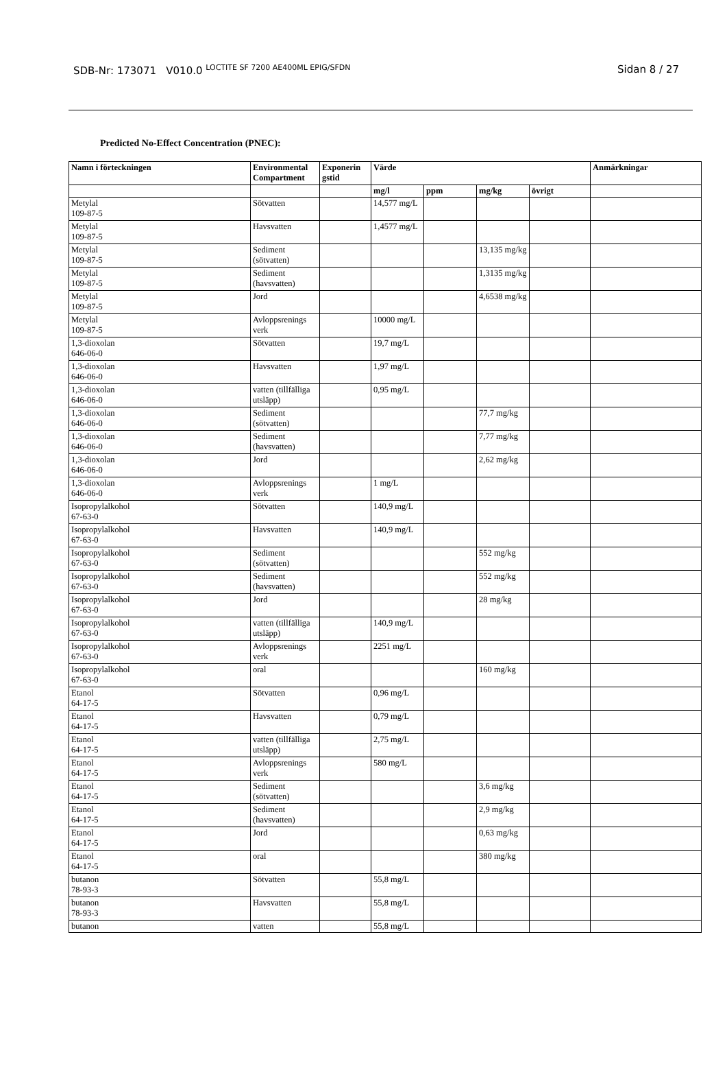SDB-Nr: 173071 V010.0 <sup>LOCTITE SF 7200 AE400ML EPIG/SFDN</sup> Sidan 8 / 27
Predicted No-Effect Concentration (PNEC):
| Namn i förteckningen | Environmental Compartment | Exponerin gstid | Värde | | | | Anmärkningar |
| --- | --- | --- | --- | --- | --- | --- | --- |
| | | | mg/l | ppm | mg/kg | övrigt | |
| Metylal 109-87-5 | Sötvatten | | 14,577 mg/L | | | | |
| Metylal 109-87-5 | Havsvatten | | 1,4577 mg/L | | | | |
| Metylal 109-87-5 | Sediment (sötvatten) | | | | 13,135 mg/kg | | |
| Metylal 109-87-5 | Sediment (havsvatten) | | | | 1,3135 mg/kg | | |
| Metylal 109-87-5 | Jord | | | | 4,6538 mg/kg | | |
| Metylal 109-87-5 | Avloppsrenings verk | | 10000 mg/L | | | | |
| 1,3-dioxolan 646-06-0 | Sötvatten | | 19,7 mg/L | | | | |
| 1,3-dioxolan 646-06-0 | Havsvatten | | 1,97 mg/L | | | | |
| 1,3-dioxolan 646-06-0 | vatten (tillfälliga utsläpp) | | 0,95 mg/L | | | | |
| 1,3-dioxolan 646-06-0 | Sediment (sötvatten) | | | | 77,7 mg/kg | | |
| 1,3-dioxolan 646-06-0 | Sediment (havsvatten) | | | | 7,77 mg/kg | | |
| 1,3-dioxolan 646-06-0 | Jord | | | | 2,62 mg/kg | | |
| 1,3-dioxolan 646-06-0 | Avloppsrenings verk | | 1 mg/L | | | | |
| Isopropylalkohol 67-63-0 | Sötvatten | | 140,9 mg/L | | | | |
| Isopropylalkohol 67-63-0 | Havsvatten | | 140,9 mg/L | | | | |
| Isopropylalkohol 67-63-0 | Sediment (sötvatten) | | | | 552 mg/kg | | |
| Isopropylalkohol 67-63-0 | Sediment (havsvatten) | | | | 552 mg/kg | | |
| Isopropylalkohol 67-63-0 | Jord | | | | 28 mg/kg | | |
| Isopropylalkohol 67-63-0 | vatten (tillfälliga utsläpp) | | 140,9 mg/L | | | | |
| Isopropylalkohol 67-63-0 | Avloppsrenings verk | | 2251 mg/L | | | | |
| Isopropylalkohol 67-63-0 | oral | | | | 160 mg/kg | | |
| Etanol 64-17-5 | Sötvatten | | 0,96 mg/L | | | | |
| Etanol 64-17-5 | Havsvatten | | 0,79 mg/L | | | | |
| Etanol 64-17-5 | vatten (tillfälliga utsläpp) | | 2,75 mg/L | | | | |
| Etanol 64-17-5 | Avloppsrenings verk | | 580 mg/L | | | | |
| Etanol 64-17-5 | Sediment (sötvatten) | | | | 3,6 mg/kg | | |
| Etanol 64-17-5 | Sediment (havsvatten) | | | | 2,9 mg/kg | | |
| Etanol 64-17-5 | Jord | | | | 0,63 mg/kg | | |
| Etanol 64-17-5 | oral | | | | 380 mg/kg | | |
| butanon 78-93-3 | Sötvatten | | 55,8 mg/L | | | | |
| butanon 78-93-3 | Havsvatten | | 55,8 mg/L | | | | |
| butanon | vatten | | 55,8 mg/L | | | | |